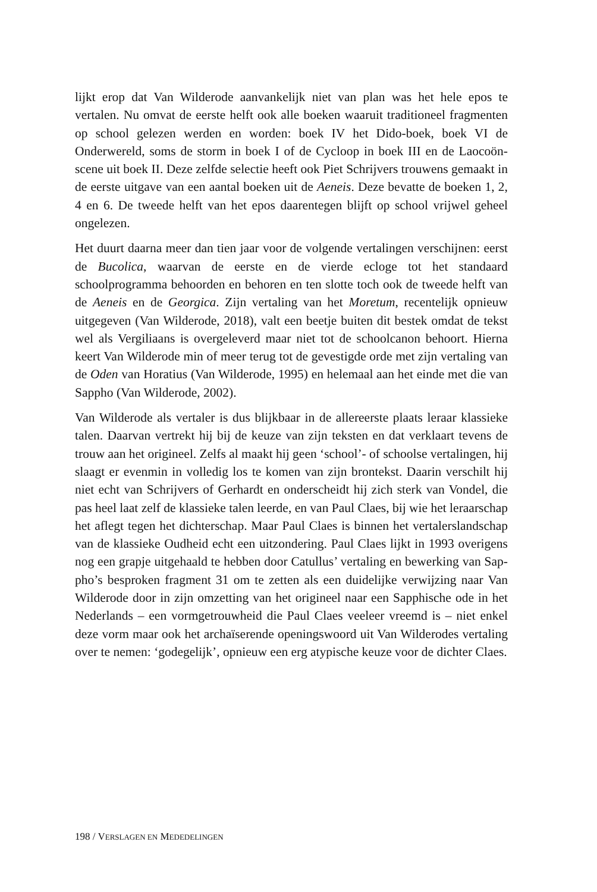lijkt erop dat Van Wilderode aanvankelijk niet van plan was het hele epos te vertalen. Nu omvat de eerste helft ook alle boeken waaruit traditioneel frag­menten op school gelezen werden en worden: boek IV het Dido-boek, boek VI de Onderwereld, soms de storm in boek I of de Cycloop in boek III en de Laocoön-scene uit boek II. Deze zelfde selectie heeft ook Piet Schrijvers trou­wens gemaakt in de eerste uitgave van een aantal boeken uit de Aeneis. Deze bevatte de boeken 1, 2, 4 en 6. De tweede helft van het epos daarentegen blijft op school vrijwel geheel ongelezen.
Het duurt daarna meer dan tien jaar voor de volgende vertalingen verschijnen: eerst de Bucolica, waarvan de eerste en de vierde ecloge tot het standaard schoolprogramma behoorden en behoren en ten slotte toch ook de tweede helft van de Aeneis en de Georgica. Zijn vertaling van het Moretum, recente­lijk opnieuw uitgegeven (Van Wilderode, 2018), valt een beetje buiten dit be­stek omdat de tekst wel als Vergiliaans is overgeleverd maar niet tot de schoolcanon behoort. Hierna keert Van Wilderode min of meer terug tot de gevestigde orde met zijn vertaling van de Oden van Horatius (Van Wilderode, 1995) en helemaal aan het einde met die van Sappho (Van Wilderode, 2002).
Van Wilderode als vertaler is dus blijkbaar in de allereerste plaats leraar klas­sieke talen. Daarvan vertrekt hij bij de keuze van zijn teksten en dat verklaart tevens de trouw aan het origineel. Zelfs al maakt hij geen ‘school’- of schoolse vertalingen, hij slaagt er evenmin in volledig los te komen van zijn brontekst. Daarin verschilt hij niet echt van Schrijvers of Gerhardt en onder­scheidt hij zich sterk van Vondel, die pas heel laat zelf de klassieke talen leerde, en van Paul Claes, bij wie het leraarschap het aflegt tegen het dichter­schap. Maar Paul Claes is binnen het vertalerslandschap van de klassieke Oudheid echt een uitzondering. Paul Claes lijkt in 1993 overigens nog een grapje uitgehaald te hebben door Catullus’ vertaling en bewerking van Sap­pho’s besproken fragment 31 om te zetten als een duidelijke verwijzing naar Van Wilderode door in zijn omzetting van het origineel naar een Sapphische ode in het Nederlands – een vormgetrouwheid die Paul Claes veeleer vreemd is – niet enkel deze vorm maar ook het archaïserende openingswoord uit Van Wilderodes vertaling over te nemen: ‘godegelijk’, opnieuw een erg atypische keuze voor de dichter Claes.
198 / VERSLAGEN EN MEDEDELINGEN